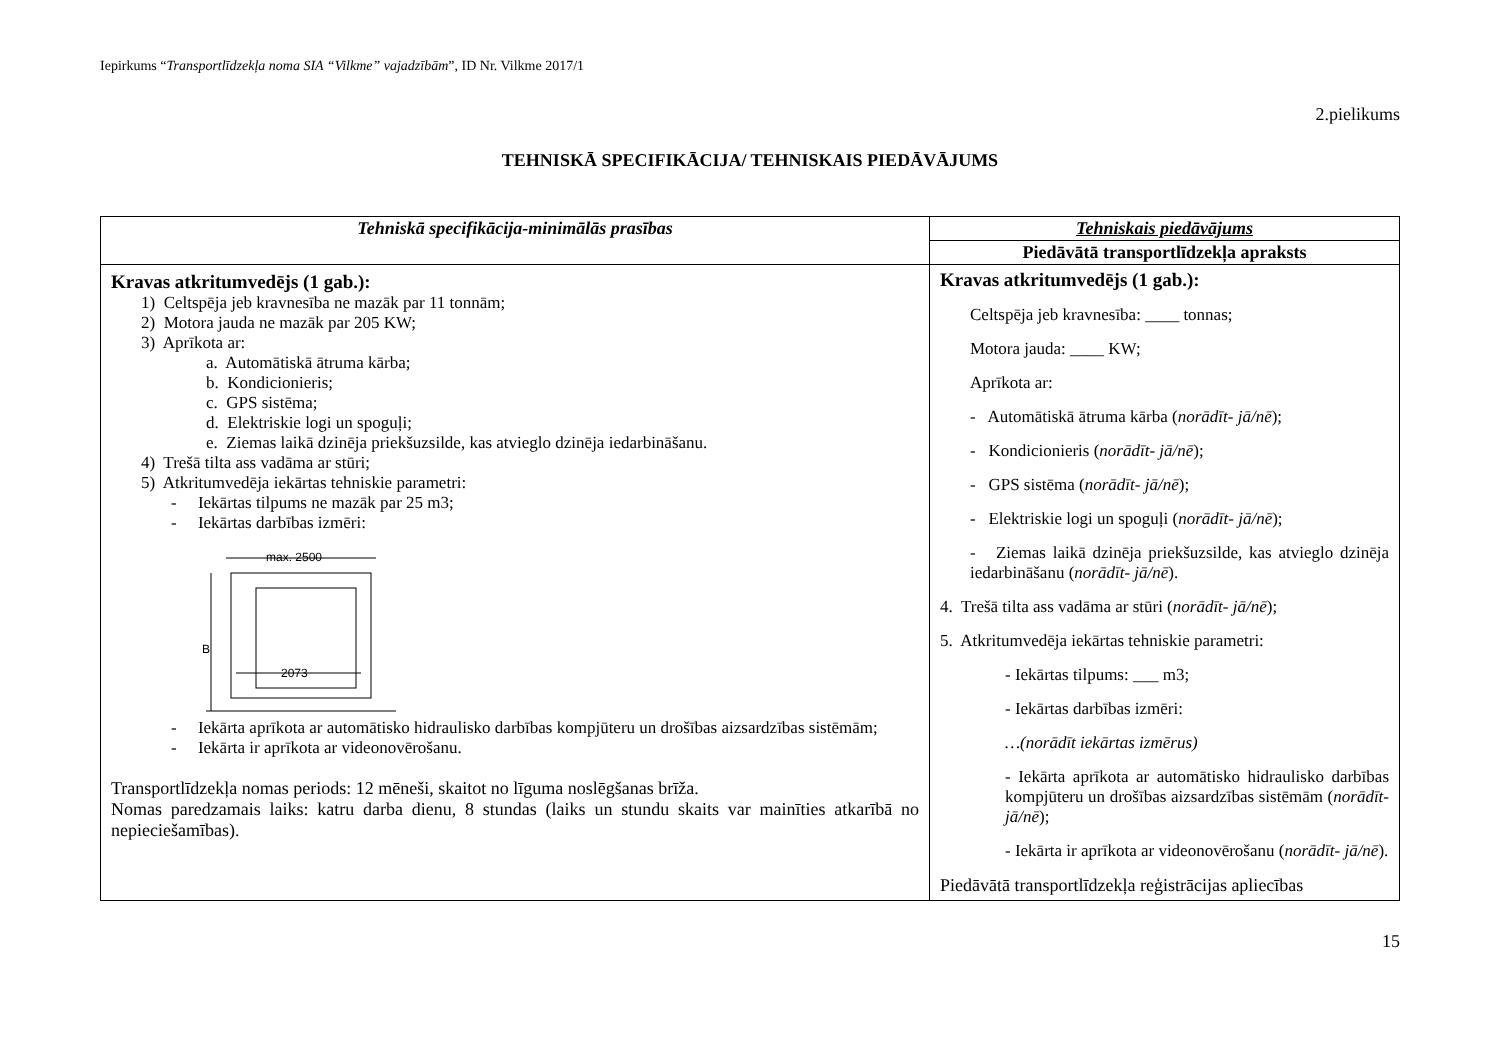Iepirkums “Transportlīdzekļa noma SIA “Vilkme” vajadzībām”, ID Nr. Vilkme 2017/1
2.pielikums
TEHNISKĀ SPECIFIKĀCIJA/ TEHNISKAIS PIEDĀVĀJUMS
| Tehniskā specifikācija-minimālās prasības | Tehniskais piedāvājums |
| --- | --- |
| | Piedāvātā transportlīdzekļa apraksts |
| Kravas atkritumvedējs (1 gab.): 1) Celtspēja jeb kravnesība ne mazāk par 11 tonnām; 2) Motora jauda ne mazāk par 205 KW; 3) Aprīkota ar: a. Automātiskā ātruma kārba; b. Kondicionieris; c. GPS sistēma; d. Elektriskie logi un spoguļi; e. Ziemas laikā dzinēja priekšuzsilde, kas atvieglo dzinēja iedarbināšanu. 4) Trešā tilta ass vadāma ar stūri; 5) Atkritumvedēja iekārtas tehniskie parametri: - Iekārtas tilpums ne mazāk par 25 m3; - Iekārtas darbības izmēri: max. 2500 B 2073 - Iekārta aprīkota ar automātisko hidraulisko darbības kompjūteru un drošības aizsardzības sistēmām; - Iekārta ir aprīkota ar videonovērošanu. Transportlīdzekļa nomas periods: 12 mēneši, skaitot no līguma noslēgšanas brīža. Nomas paredzamais laiks: katru darba dienu, 8 stundas (laiks un stundu skaits var mainīties atkarībā no nepieciešamības). | Kravas atkritumvedējs (1 gab.): Celtspēja jeb kravnesība: ____ tonnas; Motora jauda: ____ KW; Aprīkota ar: - Automātiskā ātruma kārba ( norādīt- jā/nē ); - Kondicionieris ( norādīt- jā/nē ); - GPS sistēma ( norādīt- jā/nē ); - Elektriskie logi un spoguļi ( norādīt- jā/nē ); - Ziemas laikā dzinēja priekšuzsilde, kas atvieglo dzinēja iedarbināšanu ( norādīt- jā/nē ). 4. Trešā tilta ass vadāma ar stūri ( norādīt- jā/nē ); 5. Atkritumvedēja iekārtas tehniskie parametri: - Iekārtas tilpums: ___ m3; - Iekārtas darbības izmēri: …(norādīt iekārtas izmērus) - Iekārta aprīkota ar automātisko hidraulisko darbības kompjūteru un drošības aizsardzības sistēmām ( norādīt- jā/nē ); - Iekārta ir aprīkota ar videonovērošanu ( norādīt- jā/nē ). Piedāvātā transportlīdzekļa reģistrācijas apliecības |
15